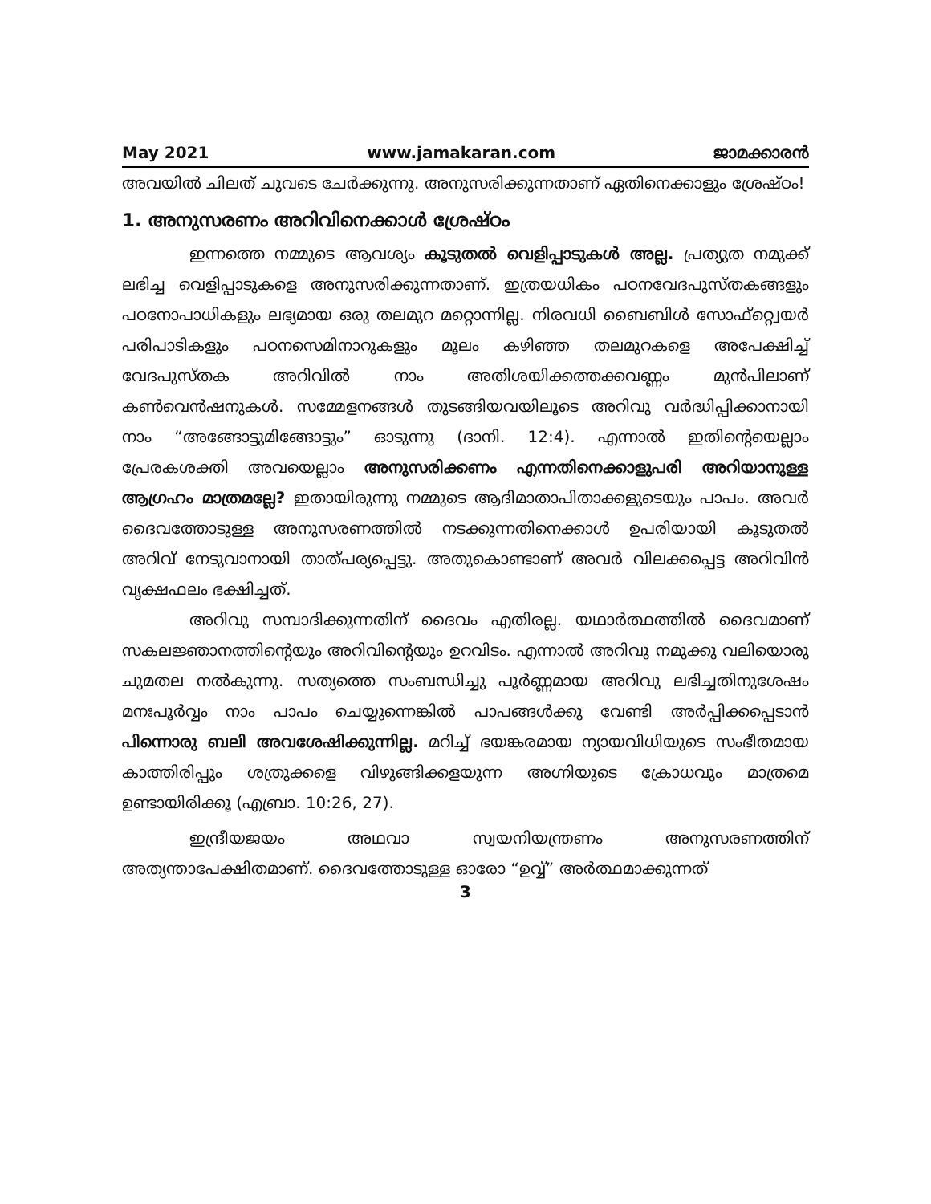May 2021 www.jamakaran.com ജാമക്കാരൻ
അവയിൽ ചിലത് ചുവടെ ചേർക്കുന്നു. അനുസരിക്കുന്നതാണ് ഏതിനെക്കാളും ശ്രേഷ്ഠം!
1. അനുസരണം അറിവിനെക്കാൾ ശ്രേഷ്ഠം
ഇന്നത്തെ നമ്മുടെ ആവശ്യം കൂടുതൽ വെളിപ്പാടുകൾ അല്ല. പ്രത്യുത നമുക്ക് ലഭിച്ച വെളിപ്പാടുകളെ അനുസരിക്കുന്നതാണ്. ഇത്രയധികം പഠനവേദപുസ്തകങ്ങളും പഠനോപാധികളും ലഭ്യമായ ഒരു തലമുറ മറ്റൊന്നില്ല. നിരവധി ബൈബിൾ സോഫ്റ്റ്വെയർ പരിപാടികളും പഠനസെമിനാറുകളും മൂലം കഴിഞ്ഞ തലമുറകളെ അപേക്ഷിച്ച് വേദപുസ്തക അറിവിൽ നാം അതിശയിക്കത്തക്കവണ്ണം മുൻപിലാണ് കൺവെൻഷനുകൾ. സമ്മേളനങ്ങൾ തുടങ്ങിയവയിലൂടെ അറിവു വർദ്ധിപ്പിക്കാനായി നാം “അങ്ങോട്ടുമിങ്ങോട്ടും” ഓടുന്നു (ദാനി. 12:4). എന്നാൽ ഇതിന്റെയെല്ലാം പ്രേരകശക്തി അവയെല്ലാം അനുസരിക്കണം എന്നതിനെക്കാളുപരി അറിയാനുള്ള ആഗ്രഹം മാത്രമല്ലേ? ഇതായിരുന്നു നമ്മുടെ ആദിമാതാപിതാക്കളുടെയും പാപം. അവർ ദൈവത്തോടുള്ള അനുസരണത്തിൽ നടക്കുന്നതിനെക്കാൾ ഉപരിയായി കൂടുതൽ അറിവ് നേടുവാനായി താത്പര്യപ്പെട്ടു. അതുകൊണ്ടാണ് അവർ വിലക്കപ്പെട്ട അറിവിൻ വൃക്ഷഫലം ഭക്ഷിച്ചത്.
അറിവു സമ്പാദിക്കുന്നതിന് ദൈവം എതിരല്ല. യഥാർത്ഥത്തിൽ ദൈവമാണ് സകലജ്ഞാനത്തിന്റെയും അറിവിന്റെയും ഉറവിടം. എന്നാൽ അറിവു നമുക്കു വലിയൊരു ചുമതല നൽകുന്നു. സത്യത്തെ സംബന്ധിച്ചു പൂർണ്ണമായ അറിവു ലഭിച്ചതിനുശേഷം മനഃപൂർവ്വം നാം പാപം ചെയ്യുന്നെങ്കിൽ പാപങ്ങൾക്കു വേണ്ടി അർപ്പിക്കപ്പെടാൻ പിന്നൊരു ബലി അവശേഷിക്കുന്നില്ല. മറിച്ച് ഭയങ്കരമായ ന്യായവിധിയുടെ സംഭീതമായ കാത്തിരിപ്പും ശത്രുക്കളെ വിഴുങ്ങിക്കളയുന്ന അഗ്നിയുടെ ക്രോധവും മാത്രമെ ഉണ്ടായിരിക്കൂ (എബ്രാ. 10:26, 27).
ഇന്ദ്രീയജയം അഥവാ സ്വയനിയന്ത്രണം അനുസരണത്തിന് അത്യന്താപേക്ഷിതമാണ്. ദൈവത്തോടുള്ള ഓരോ “ഉവ്വ്” അർത്ഥമാക്കുന്നത്
3